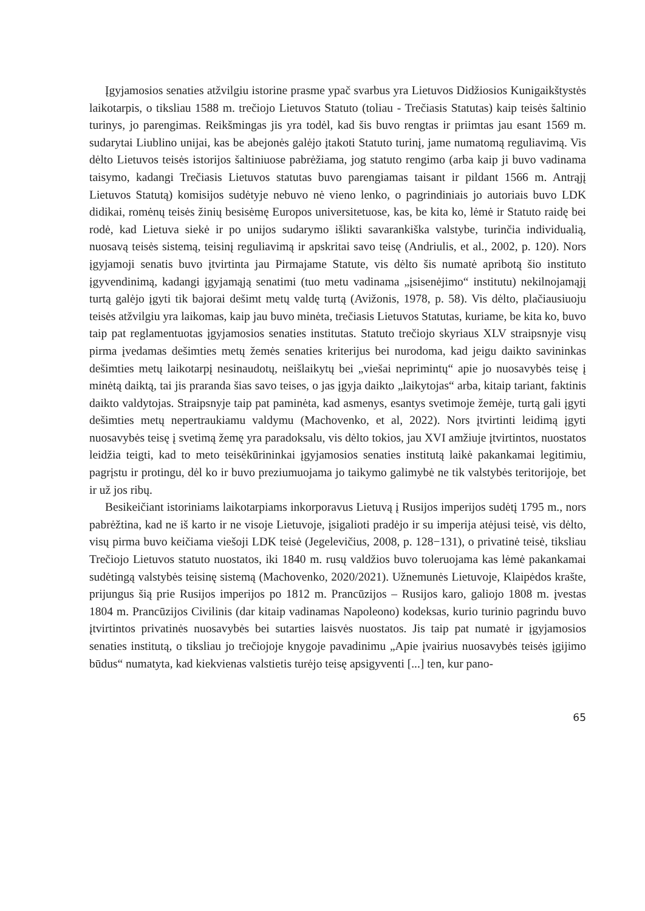Įgyjamosios senaties atžvilgiu istorine prasme ypač svarbus yra Lietuvos Didžiosios Kunigaikštystės laikotarpis, o tiksliau 1588 m. trečiojo Lietuvos Statuto (toliau - Trečiasis Statutas) kaip teisės šaltinio turinys, jo parengimas. Reikšmingas jis yra todėl, kad šis buvo rengtas ir priimtas jau esant 1569 m. sudarytai Liublino unijai, kas be abejonės galėjo įtakoti Statuto turinį, jame numatomą reguliavimą. Vis dėlto Lietuvos teisės istorijos šaltiniuose pabrėžiama, jog statuto rengimo (arba kaip ji buvo vadinama taisymo, kadangi Trečiasis Lietuvos statutas buvo parengiamas taisant ir pildant 1566 m. Antrąjį Lietuvos Statutą) komisijos sudėtyje nebuvo nė vieno lenko, o pagrindiniais jo autoriais buvo LDK didikai, romėnų teisės žinių besisėmę Europos universitetuose, kas, be kita ko, lėmė ir Statuto raidę bei rodė, kad Lietuva siekė ir po unijos sudarymo išlikti savarankiška valstybe, turinčia individualią, nuosavą teisės sistemą, teisinį reguliavimą ir apskritai savo teisę (Andriulis, et al., 2002, p. 120). Nors įgyjamoji senatis buvo įtvirtinta jau Pirmajame Statute, vis dėlto šis numatė apribotą šio instituto įgyvendinimą, kadangi įgyjamąją senatimi (tuo metu vadinama „įsisenėjimo“ institutu) nekilnojamąjį turtą galėjo įgyti tik bajorai dešimt metų valdę turtą (Avižonis, 1978, p. 58). Vis dėlto, plačiausiuoju teisės atžvilgiu yra laikomas, kaip jau buvo minėta, trečiasis Lietuvos Statutas, kuriame, be kita ko, buvo taip pat reglamentuotas įgyjamosios senaties institutas. Statuto trečiojo skyriaus XLV straipsnyje visų pirma įvedamas dešimties metų žemės senaties kriterijus bei nurodoma, kad jeigu daikto savininkas dešimties metų laikotarpį nesinaudotų, neišlaikytų bei „viešai neprimintų“ apie jo nuosavybės teisę į minėtą daiktą, tai jis praranda šias savo teises, o jas įgyja daikto „laikytojas“ arba, kitaip tariant, faktinis daikto valdytojas. Straipsnyje taip pat paminėta, kad asmenys, esantys svetimoje žemėje, turtą gali įgyti dešimties metų nepertraukiamu valdymu (Machovenko, et al, 2022). Nors įtvirtinti leidimą įgyti nuosavybės teisę į svetimą žemę yra paradoksalu, vis dėlto tokios, jau XVI amžiuje įtvirtintos, nuostatos leidžia teigti, kad to meto teisėkūrininkai įgyjamosios senaties institutą laikė pakankamai legitimiu, pagrįstu ir protingu, dėl ko ir buvo preziumuojama jo taikymo galimybė ne tik valstybės teritorijoje, bet ir už jos ribų.
Besikeičiant istoriniams laikotarpiams inkorporavus Lietuvą į Rusijos imperijos sudėtį 1795 m., nors pabrėžtina, kad ne iš karto ir ne visoje Lietuvoje, įsigalioti pradėjo ir su imperija atėjusi teisė, vis dėlto, visų pirma buvo keičiama viešoji LDK teisė (Jegelevičius, 2008, p. 128−131), o privatinė teisė, tiksliau Trečiojo Lietuvos statuto nuostatos, iki 1840 m. rusų valdžios buvo toleruojama kas lėmė pakankamai sudėtingą valstybės teisinę sistemą (Machovenko, 2020/2021). Užnemunės Lietuvoje, Klaipėdos krašte, prijungus šią prie Rusijos imperijos po 1812 m. Prancūzijos – Rusijos karo, galiojo 1808 m. įvestas 1804 m. Prancūzijos Civilinis (dar kitaip vadinamas Napoleono) kodeksas, kurio turinio pagrindu buvo įtvirtintos privatinės nuosavybės bei sutarties laisvės nuostatos. Jis taip pat numatė ir įgyjamosios senaties institutą, o tiksliau jo trečiojoje knygoje pavadinimu „Apie įvairius nuosavybės teisės įgijimo būdus“ numatyta, kad kiekvienas valstietis turėjo teisę apsigyventi [...] ten, kur pano-
65